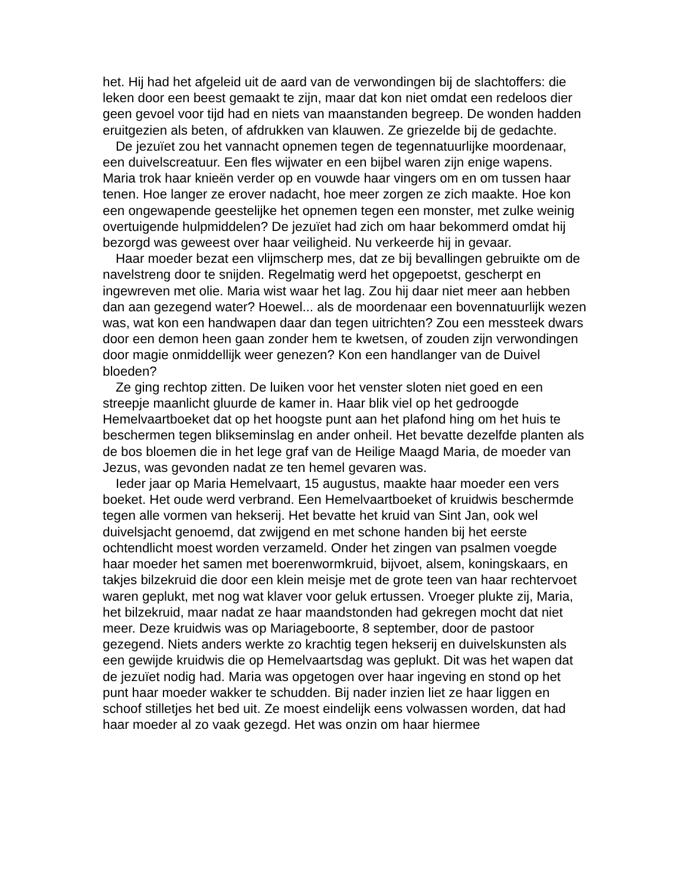het. Hij had het afgeleid uit de aard van de verwondingen bij de slachtoffers: die leken door een beest gemaakt te zijn, maar dat kon niet omdat een redeloos dier geen gevoel voor tijd had en niets van maanstanden begreep. De wonden hadden eruitgezien als beten, of afdrukken van klauwen. Ze griezelde bij de gedachte.
De jezuïet zou het vannacht opnemen tegen de tegennatuurlijke moordenaar, een duivelscreatuur. Een fles wijwater en een bijbel waren zijn enige wapens. Maria trok haar knieën verder op en vouwde haar vingers om en om tussen haar tenen. Hoe langer ze erover nadacht, hoe meer zorgen ze zich maakte. Hoe kon een ongewapende geestelijke het opnemen tegen een monster, met zulke weinig overtuigende hulpmiddelen? De jezuïet had zich om haar bekommerd omdat hij bezorgd was geweest over haar veiligheid. Nu verkeerde hij in gevaar.
Haar moeder bezat een vlijmscherp mes, dat ze bij bevallingen gebruikte om de navelstreng door te snijden. Regelmatig werd het opgepoetst, gescherpt en ingewreven met olie. Maria wist waar het lag. Zou hij daar niet meer aan hebben dan aan gezegend water? Hoewel... als de moordenaar een bovennatuurlijk wezen was, wat kon een handwapen daar dan tegen uitrichten? Zou een messteek dwars door een demon heen gaan zonder hem te kwetsen, of zouden zijn verwondingen door magie onmiddellijk weer genezen? Kon een handlanger van de Duivel bloeden?
Ze ging rechtop zitten. De luiken voor het venster sloten niet goed en een streepje maanlicht gluurde de kamer in. Haar blik viel op het gedroogde Hemelvaartboeket dat op het hoogste punt aan het plafond hing om het huis te beschermen tegen blikseminslag en ander onheil. Het bevatte dezelfde planten als de bos bloemen die in het lege graf van de Heilige Maagd Maria, de moeder van Jezus, was gevonden nadat ze ten hemel gevaren was.
Ieder jaar op Maria Hemelvaart, 15 augustus, maakte haar moeder een vers boeket. Het oude werd verbrand. Een Hemelvaartboeket of kruidwis beschermde tegen alle vormen van hekserij. Het bevatte het kruid van Sint Jan, ook wel duivelsjacht genoemd, dat zwijgend en met schone handen bij het eerste ochtendlicht moest worden verzameld. Onder het zingen van psalmen voegde haar moeder het samen met boerenwormkruid, bijvoet, alsem, koningskaars, en takjes bilzekruid die door een klein meisje met de grote teen van haar rechtervoet waren geplukt, met nog wat klaver voor geluk ertussen. Vroeger plukte zij, Maria, het bilzekruid, maar nadat ze haar maandstonden had gekregen mocht dat niet meer. Deze kruidwis was op Mariageboorte, 8 september, door de pastoor gezegend. Niets anders werkte zo krachtig tegen hekserij en duivelskunsten als een gewijde kruidwis die op Hemelvaartsdag was geplukt. Dit was het wapen dat de jezuïet nodig had. Maria was opgetogen over haar ingeving en stond op het punt haar moeder wakker te schudden. Bij nader inzien liet ze haar liggen en schoof stilletjes het bed uit. Ze moest eindelijk eens volwassen worden, dat had haar moeder al zo vaak gezegd. Het was onzin om haar hiermee